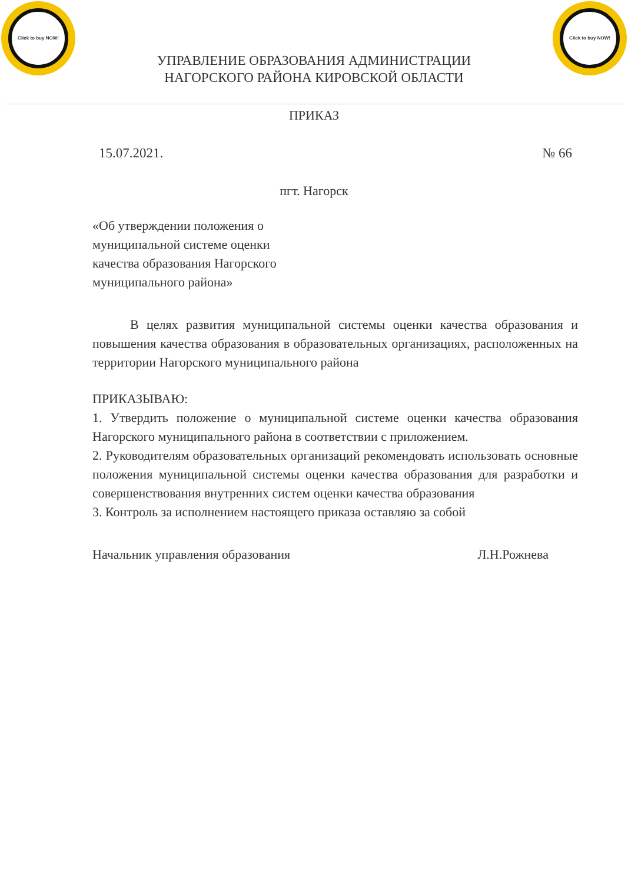Click to buy NOW!
Click to buy NOW!
УПРАВЛЕНИЕ ОБРАЗОВАНИЯ АДМИНИСТРАЦИИ
НАГОРСКОГО РАЙОНА КИРОВСКОЙ ОБЛАСТИ
ПРИКАЗ
15.07.2021. № 66
пгт. Нагорск
«Об утверждении положения о муниципальной системе оценки качества образования Нагорского муниципального района»
В целях развития муниципальной системы оценки качества образования и повышения качества образования в образовательных организациях, расположенных на территории Нагорского муниципального района
ПРИКАЗЫВАЮ:
1. Утвердить положение о муниципальной системе оценки качества образования Нагорского муниципального района в соответствии с приложением.
2. Руководителям образовательных организаций рекомендовать использовать основные положения муниципальной системы оценки качества образования для разработки и совершенствования внутренних систем оценки качества образования
3. Контроль за исполнением настоящего приказа оставляю за собой
Начальник управления образования Л.Н.Рожнева